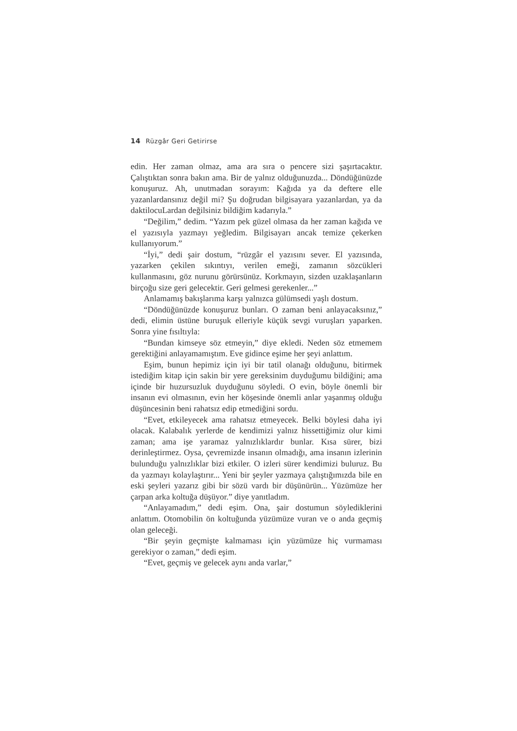14 Rüzgâr Geri Getirirse
edin. Her zaman olmaz, ama ara sıra o pencere sizi şaşırtacaktır. Çalıştıktan sonra bakın ama. Bir de yalnız olduğunuzda... Döndüğünüzde konuşuruz. Ah, unutmadan sorayım: Kağıda ya da deftere elle yazanlardansınız değil mi? Şu doğrudan bilgisayara yazanlardan, ya da daktilocuLardan değilsiniz bildiğim kadarıyla.”
“Değilim,” dedim. “Yazım pek güzel olmasa da her zaman kağıda ve el yazısıyla yazmayı yeğledim. Bilgisayarı ancak temize çekerken kullanıyorum.”
“İyi,” dedi şair dostum, “rüzgâr el yazısını sever. El yazısında, yazarken çekilen sıkıntıyı, verilen emeği, zamanın sözcükleri kullanmasını, göz nurunu görürsünüz. Korkmayın, sizden uzaklaşanların birçoğu size geri gelecektir. Geri gelmesi gerekenler...”
Anlamamış bakışlarıma karşı yalnızca gülümsedi yaşlı dostum.
“Döndüğünüzde konuşuruz bunları. O zaman beni anlayacaksınız,” dedi, elimin üstüne buruşuk elleriyle küçük sevgi vuruşları yaparken. Sonra yine fısıltıyla:
“Bundan kimseye söz etmeyin,” diye ekledi. Neden söz etmemem gerektiğini anlayamamıştım. Eve gidince eşime her şeyi anlattım.
Eşim, bunun hepimiz için iyi bir tatil olanağı olduğunu, bitirmek istediğim kitap için sakin bir yere gereksinim duyduğumu bildiğini; ama içinde bir huzursuzluk duyduğunu söyledi. O evin, böyle önemli bir insanın evi olmasının, evin her köşesinde önemli anlar yaşanmış olduğu düşüncesinin beni rahatsız edip etmediğini sordu.
“Evet, etkileyecek ama rahatsız etmeyecek. Belki böylesi daha iyi olacak. Kalabalık yerlerde de kendimizi yalnız hissettiğimiz olur kimi zaman; ama işe yaramaz yalnızlıklardır bunlar. Kısa sürer, bizi derinleştirmez. Oysa, çevremizde insanın olmadığı, ama insanın izlerinin bulunduğu yalnızlıklar bizi etkiler. O izleri sürer kendimizi buluruz. Bu da yazmayı kolaylaştırır... Yeni bir şeyler yazmaya çalıştığımızda bile en eski şeyleri yazarız gibi bir sözü vardı bir düşünürün... Yüzümüze her çarpan arka koltuğa düşüyor.” diye yanıtladım.
“Anlayamadım,” dedi eşim. Ona, şair dostumun söylediklerini anlattım. Otomobilin ön koltuğunda yüzümüze vuran ve o anda geçmiş olan geleceği.
“Bir şeyin geçmişte kalmaması için yüzümüze hiç vurmaması gerekiyor o zaman,” dedi eşim.
“Evet, geçmiş ve gelecek aynı anda varlar,”